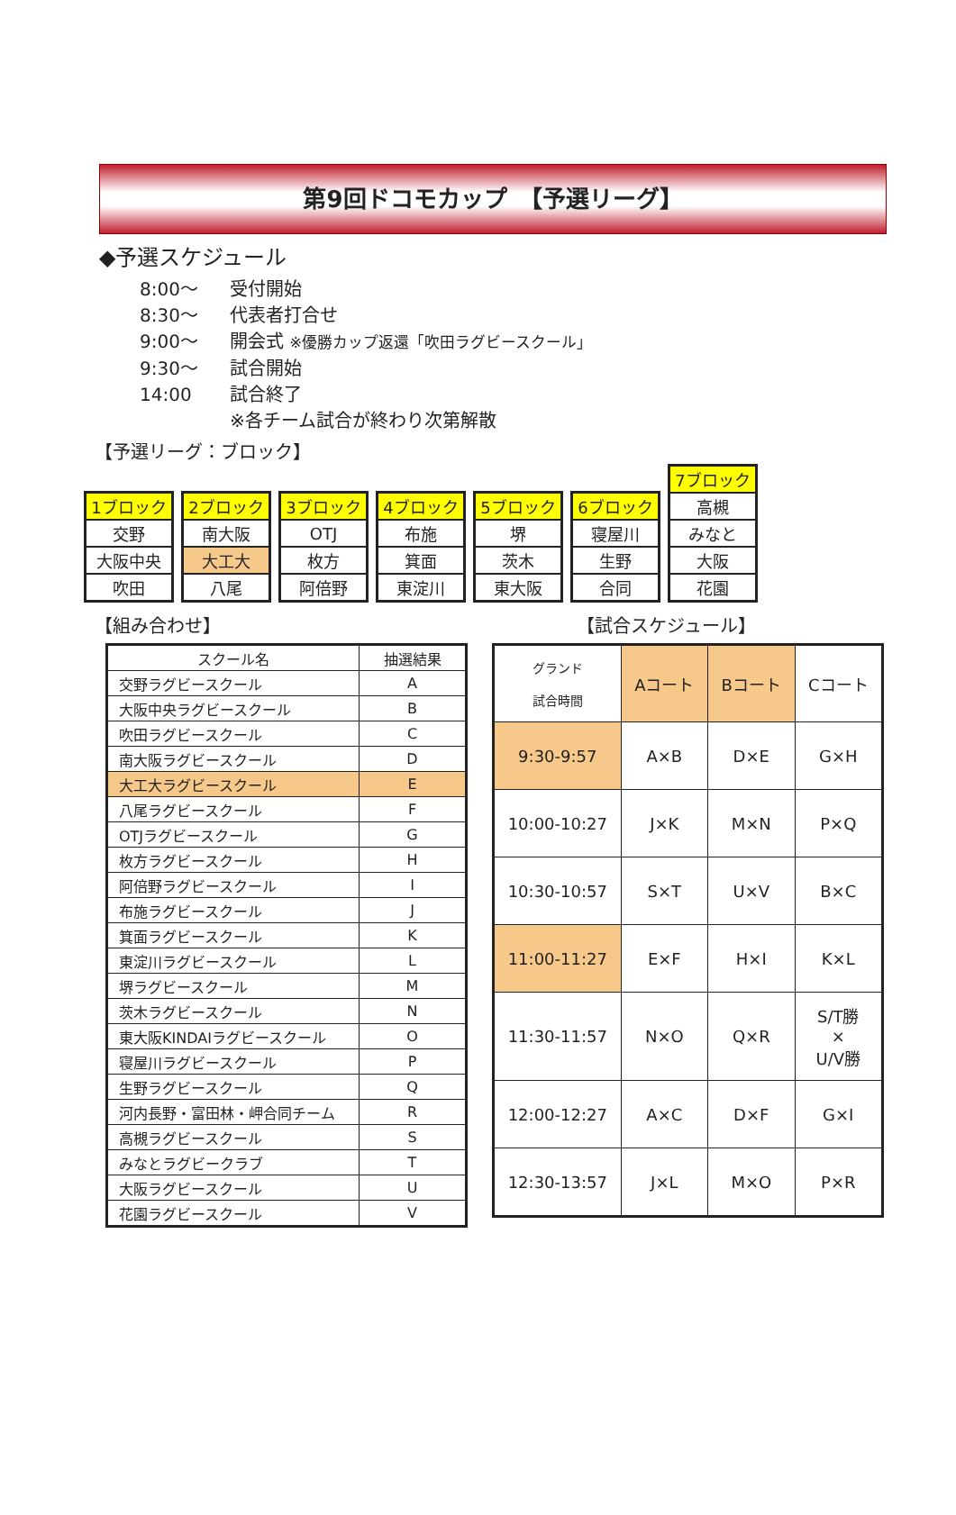第9回ドコモカップ　【予選リーグ】
◆予選スケジュール
8:00～ 受付開始
8:30～ 代表者打合せ
9:00～ 開会式 ※優勝カップ返還「吹田ラグビースクール」
9:30～ 試合開始
14:00 試合終了
※各チーム試合が終わり次第解散
【予選リーグ：ブロック】
| 1ブロック |
| 交野 |
| 大阪中央 |
| 吹田 |
| 2ブロック |
| 南大阪 |
| 大工大 |
| 八尾 |
| 3ブロック |
| OTJ |
| 枚方 |
| 阿倍野 |
| 4ブロック |
| 布施 |
| 箕面 |
| 東淀川 |
| 5ブロック |
| 堺 |
| 茨木 |
| 東大阪 |
| 6ブロック |
| 寝屋川 |
| 生野 |
| 合同 |
| 7ブロック |
| 高槻 |
| みなと |
| 大阪 |
| 花園 |
【組み合わせ】 【試合スケジュール】
| スクール名 | 抽選結果 |
| --- | --- |
| 交野ラグビースクール | A |
| 大阪中央ラグビースクール | B |
| 吹田ラグビースクール | C |
| 南大阪ラグビースクール | D |
| 大工大ラグビースクール | E |
| 八尾ラグビースクール | F |
| OTJラグビースクール | G |
| 枚方ラグビースクール | H |
| 阿倍野ラグビースクール | I |
| 布施ラグビースクール | J |
| 箕面ラグビースクール | K |
| 東淀川ラグビースクール | L |
| 堺ラグビースクール | M |
| 茨木ラグビースクール | N |
| 東大阪KINDAIラグビースクール | O |
| 寝屋川ラグビースクール | P |
| 生野ラグビースクール | Q |
| 河内長野・富田林・岬合同チーム | R |
| 高槻ラグビースクール | S |
| みなとラグビークラブ | T |
| 大阪ラグビースクール | U |
| 花園ラグビースクール | V |
| グランド 試合時間 | Aコート | Bコート | Cコート |
| 9:30-9:57 | A×B | D×E | G×H |
| 10:00-10:27 | J×K | M×N | P×Q |
| 10:30-10:57 | S×T | U×V | B×C |
| 11:00-11:27 | E×F | H×I | K×L |
| 11:30-11:57 | N×O | Q×R | S/T勝 × U/V勝 |
| 12:00-12:27 | A×C | D×F | G×I |
| 12:30-13:57 | J×L | M×O | P×R |